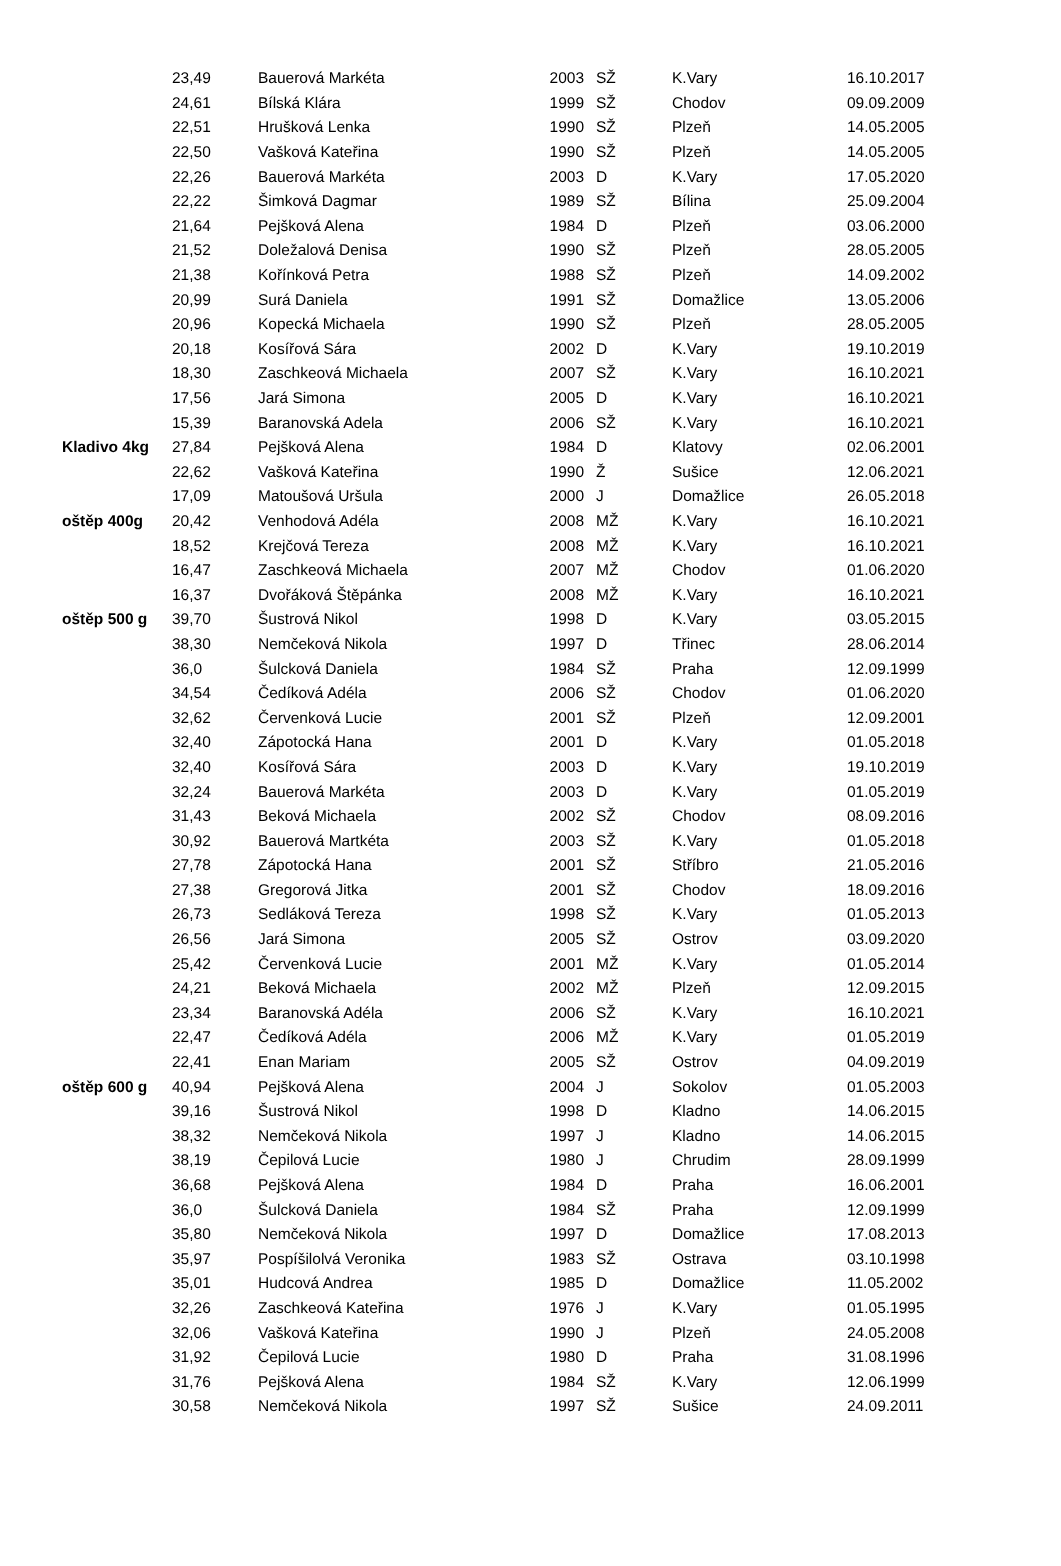| | 23,49 | Bauerová Markéta | 2003 | SŽ | K.Vary | 16.10.2017 |
| | 24,61 | Bílská Klára | 1999 | SŽ | Chodov | 09.09.2009 |
| | 22,51 | Hrušková Lenka | 1990 | SŽ | Plzeň | 14.05.2005 |
| | 22,50 | Vašková Kateřina | 1990 | SŽ | Plzeň | 14.05.2005 |
| | 22,26 | Bauerová Markéta | 2003 | D | K.Vary | 17.05.2020 |
| | 22,22 | Šimková Dagmar | 1989 | SŽ | Bílina | 25.09.2004 |
| | 21,64 | Pejšková Alena | 1984 | D | Plzeň | 03.06.2000 |
| | 21,52 | Doležalová Denisa | 1990 | SŽ | Plzeň | 28.05.2005 |
| | 21,38 | Kořínková Petra | 1988 | SŽ | Plzeň | 14.09.2002 |
| | 20,99 | Surá Daniela | 1991 | SŽ | Domažlice | 13.05.2006 |
| | 20,96 | Kopecká Michaela | 1990 | SŽ | Plzeň | 28.05.2005 |
| | 20,18 | Kosířová Sára | 2002 | D | K.Vary | 19.10.2019 |
| | 18,30 | Zaschkeová Michaela | 2007 | SŽ | K.Vary | 16.10.2021 |
| | 17,56 | Jará Simona | 2005 | D | K.Vary | 16.10.2021 |
| | 15,39 | Baranovská Adela | 2006 | SŽ | K.Vary | 16.10.2021 |
| Kladivo 4kg | 27,84 | Pejšková Alena | 1984 | D | Klatovy | 02.06.2001 |
| | 22,62 | Vašková Kateřina | 1990 | Ž | Sušice | 12.06.2021 |
| | 17,09 | Matoušová Uršula | 2000 | J | Domažlice | 26.05.2018 |
| oštěp 400g | 20,42 | Venhodová Adéla | 2008 | MŽ | K.Vary | 16.10.2021 |
| | 18,52 | Krejčová Tereza | 2008 | MŽ | K.Vary | 16.10.2021 |
| | 16,47 | Zaschkeová Michaela | 2007 | MŽ | Chodov | 01.06.2020 |
| | 16,37 | Dvořáková Štěpánka | 2008 | MŽ | K.Vary | 16.10.2021 |
| oštěp 500 g | 39,70 | Šustrová Nikol | 1998 | D | K.Vary | 03.05.2015 |
| | 38,30 | Nemčeková Nikola | 1997 | D | Třinec | 28.06.2014 |
| | 36,0 | Šulcková Daniela | 1984 | SŽ | Praha | 12.09.1999 |
| | 34,54 | Čedíková Adéla | 2006 | SŽ | Chodov | 01.06.2020 |
| | 32,62 | Červenková Lucie | 2001 | SŽ | Plzeň | 12.09.2001 |
| | 32,40 | Zápotocká Hana | 2001 | D | K.Vary | 01.05.2018 |
| | 32,40 | Kosířová Sára | 2003 | D | K.Vary | 19.10.2019 |
| | 32,24 | Bauerová Markéta | 2003 | D | K.Vary | 01.05.2019 |
| | 31,43 | Beková Michaela | 2002 | SŽ | Chodov | 08.09.2016 |
| | 30,92 | Bauerová Martkéta | 2003 | SŽ | K.Vary | 01.05.2018 |
| | 27,78 | Zápotocká Hana | 2001 | SŽ | Stříbro | 21.05.2016 |
| | 27,38 | Gregorová Jitka | 2001 | SŽ | Chodov | 18.09.2016 |
| | 26,73 | Sedláková Tereza | 1998 | SŽ | K.Vary | 01.05.2013 |
| | 26,56 | Jará Simona | 2005 | SŽ | Ostrov | 03.09.2020 |
| | 25,42 | Červenková Lucie | 2001 | MŽ | K.Vary | 01.05.2014 |
| | 24,21 | Beková Michaela | 2002 | MŽ | Plzeň | 12.09.2015 |
| | 23,34 | Baranovská Adéla | 2006 | SŽ | K.Vary | 16.10.2021 |
| | 22,47 | Čedíková Adéla | 2006 | MŽ | K.Vary | 01.05.2019 |
| | 22,41 | Enan Mariam | 2005 | SŽ | Ostrov | 04.09.2019 |
| oštěp 600 g | 40,94 | Pejšková Alena | 2004 | J | Sokolov | 01.05.2003 |
| | 39,16 | Šustrová Nikol | 1998 | D | Kladno | 14.06.2015 |
| | 38,32 | Nemčeková Nikola | 1997 | J | Kladno | 14.06.2015 |
| | 38,19 | Čepilová Lucie | 1980 | J | Chrudim | 28.09.1999 |
| | 36,68 | Pejšková Alena | 1984 | D | Praha | 16.06.2001 |
| | 36,0 | Šulcková Daniela | 1984 | SŽ | Praha | 12.09.1999 |
| | 35,80 | Nemčeková Nikola | 1997 | D | Domažlice | 17.08.2013 |
| | 35,97 | Pospíšilolvá Veronika | 1983 | SŽ | Ostrava | 03.10.1998 |
| | 35,01 | Hudcová Andrea | 1985 | D | Domažlice | 11.05.2002 |
| | 32,26 | Zaschkeová Kateřina | 1976 | J | K.Vary | 01.05.1995 |
| | 32,06 | Vašková Kateřina | 1990 | J | Plzeň | 24.05.2008 |
| | 31,92 | Čepilová Lucie | 1980 | D | Praha | 31.08.1996 |
| | 31,76 | Pejšková Alena | 1984 | SŽ | K.Vary | 12.06.1999 |
| | 30,58 | Nemčeková Nikola | 1997 | SŽ | Sušice | 24.09.2011 |